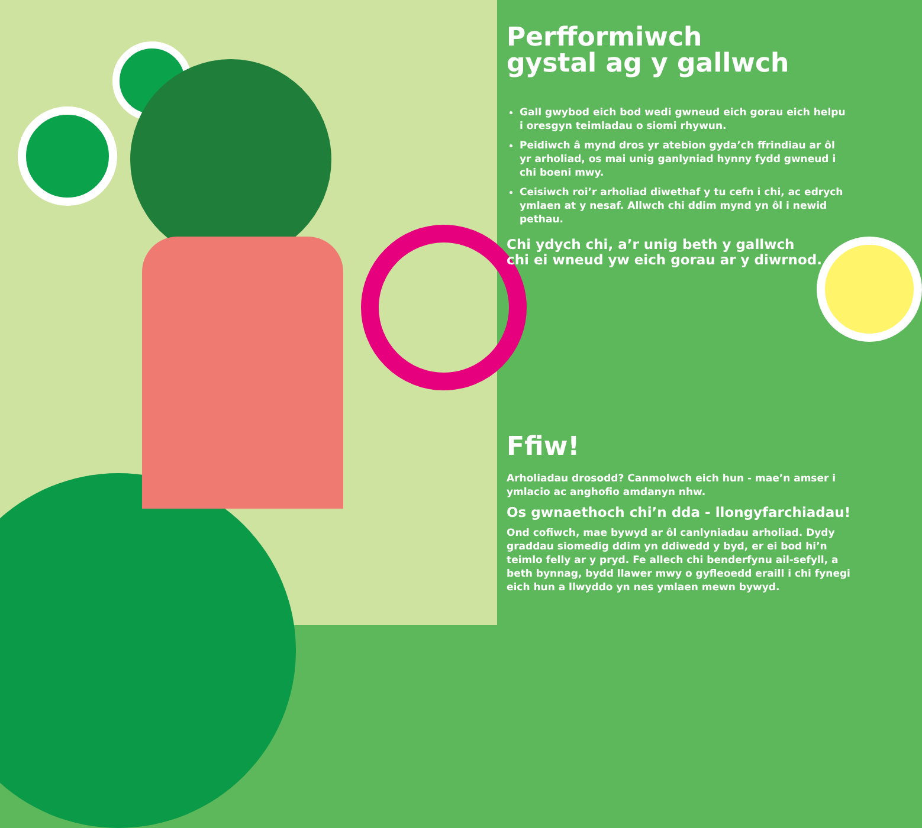Perfformiwch
gystal ag y gallwch
Gall gwybod eich bod wedi gwneud eich gorau eich helpu i oresgyn teimladau o siomi rhywun.
Peidiwch â mynd dros yr atebion gyda’ch ffrindiau ar ôl yr arholiad, os mai unig ganlyniad hynny fydd gwneud i chi boeni mwy.
Ceisiwch roi’r arholiad diwethaf y tu cefn i chi, ac edrych ymlaen at y nesaf. Allwch chi ddim mynd yn ôl i newid pethau.
Chi ydych chi, a’r unig beth y gallwch
chi ei wneud yw eich gorau ar y diwrnod.
Ffiw!
Arholiadau drosodd? Canmolwch eich hun - mae’n amser i ymlacio ac anghofio amdanyn nhw.
Os gwnaethoch chi’n dda - llongyfarchiadau!
Ond cofiwch, mae bywyd ar ôl canlyniadau arholiad. Dydy graddau siomedig ddim yn ddiwedd y byd, er ei bod hi’n teimlo felly ar y pryd. Fe allech chi benderfynu ail-sefyll, a beth bynnag, bydd llawer mwy o gyfleoedd eraill i chi fynegi eich hun a llwyddo yn nes ymlaen mewn bywyd.